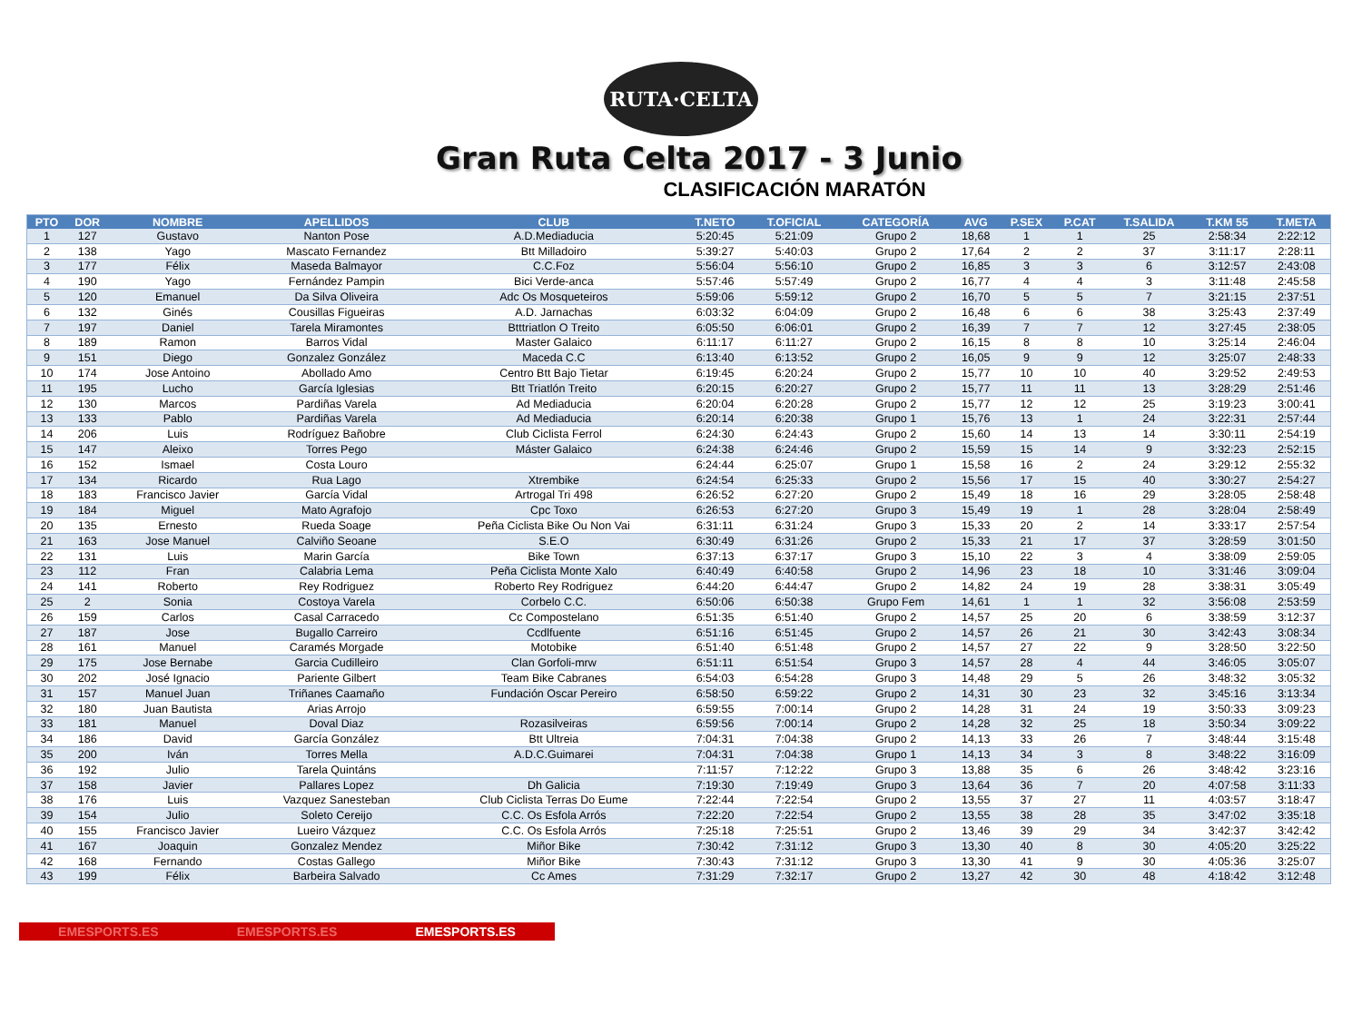RUTA·CELTA
Gran Ruta Celta 2017 - 3 Junio
CLASIFICACIÓN MARATÓN
| PTO | DOR | NOMBRE | APELLIDOS | CLUB | T.NETO | T.OFICIAL | CATEGORÍA | AVG | P.SEX | P.CAT | T.SALIDA | T.KM 55 | T.META |
| --- | --- | --- | --- | --- | --- | --- | --- | --- | --- | --- | --- | --- | --- |
| 1 | 127 | Gustavo | Nanton Pose | A.D.Mediaducia | 5:20:45 | 5:21:09 | Grupo 2 | 18,68 | 1 | 1 | 25 | 2:58:34 | 2:22:12 |
| 2 | 138 | Yago | Mascato Fernandez | Btt Milladoiro | 5:39:27 | 5:40:03 | Grupo 2 | 17,64 | 2 | 2 | 37 | 3:11:17 | 2:28:11 |
| 3 | 177 | Félix | Maseda Balmayor | C.C.Foz | 5:56:04 | 5:56:10 | Grupo 2 | 16,85 | 3 | 3 | 6 | 3:12:57 | 2:43:08 |
| 4 | 190 | Yago | Fernández Pampin | Bici Verde-anca | 5:57:46 | 5:57:49 | Grupo 2 | 16,77 | 4 | 4 | 3 | 3:11:48 | 2:45:58 |
| 5 | 120 | Emanuel | Da Silva Oliveira | Adc Os Mosqueteiros | 5:59:06 | 5:59:12 | Grupo 2 | 16,70 | 5 | 5 | 7 | 3:21:15 | 2:37:51 |
| 6 | 132 | Ginés | Cousillas Figueiras | A.D. Jarnachas | 6:03:32 | 6:04:09 | Grupo 2 | 16,48 | 6 | 6 | 38 | 3:25:43 | 2:37:49 |
| 7 | 197 | Daniel | Tarela Miramontes | Btttriatlon O Treito | 6:05:50 | 6:06:01 | Grupo 2 | 16,39 | 7 | 7 | 12 | 3:27:45 | 2:38:05 |
| 8 | 189 | Ramon | Barros Vidal | Master Galaico | 6:11:17 | 6:11:27 | Grupo 2 | 16,15 | 8 | 8 | 10 | 3:25:14 | 2:46:04 |
| 9 | 151 | Diego | Gonzalez González | Maceda C.C | 6:13:40 | 6:13:52 | Grupo 2 | 16,05 | 9 | 9 | 12 | 3:25:07 | 2:48:33 |
| 10 | 174 | Jose Antoino | Abollado Amo | Centro Btt Bajo Tietar | 6:19:45 | 6:20:24 | Grupo 2 | 15,77 | 10 | 10 | 40 | 3:29:52 | 2:49:53 |
| 11 | 195 | Lucho | García Iglesias | Btt Triatlón Treito | 6:20:15 | 6:20:27 | Grupo 2 | 15,77 | 11 | 11 | 13 | 3:28:29 | 2:51:46 |
| 12 | 130 | Marcos | Pardiñas Varela | Ad Mediaducia | 6:20:04 | 6:20:28 | Grupo 2 | 15,77 | 12 | 12 | 25 | 3:19:23 | 3:00:41 |
| 13 | 133 | Pablo | Pardiñas Varela | Ad Mediaducia | 6:20:14 | 6:20:38 | Grupo 1 | 15,76 | 13 | 1 | 24 | 3:22:31 | 2:57:44 |
| 14 | 206 | Luis | Rodríguez Bañobre | Club Ciclista Ferrol | 6:24:30 | 6:24:43 | Grupo 2 | 15,60 | 14 | 13 | 14 | 3:30:11 | 2:54:19 |
| 15 | 147 | Aleixo | Torres Pego | Máster Galaico | 6:24:38 | 6:24:46 | Grupo 2 | 15,59 | 15 | 14 | 9 | 3:32:23 | 2:52:15 |
| 16 | 152 | Ismael | Costa Louro | | 6:24:44 | 6:25:07 | Grupo 1 | 15,58 | 16 | 2 | 24 | 3:29:12 | 2:55:32 |
| 17 | 134 | Ricardo | Rua Lago | Xtrembike | 6:24:54 | 6:25:33 | Grupo 2 | 15,56 | 17 | 15 | 40 | 3:30:27 | 2:54:27 |
| 18 | 183 | Francisco Javier | García Vidal | Artrogal Tri 498 | 6:26:52 | 6:27:20 | Grupo 2 | 15,49 | 18 | 16 | 29 | 3:28:05 | 2:58:48 |
| 19 | 184 | Miguel | Mato Agrafojo | Cpc Toxo | 6:26:53 | 6:27:20 | Grupo 3 | 15,49 | 19 | 1 | 28 | 3:28:04 | 2:58:49 |
| 20 | 135 | Ernesto | Rueda Soage | Peña Ciclista Bike Ou Non Vai | 6:31:11 | 6:31:24 | Grupo 3 | 15,33 | 20 | 2 | 14 | 3:33:17 | 2:57:54 |
| 21 | 163 | Jose Manuel | Calviño Seoane | S.E.O | 6:30:49 | 6:31:26 | Grupo 2 | 15,33 | 21 | 17 | 37 | 3:28:59 | 3:01:50 |
| 22 | 131 | Luis | Marin García | Bike Town | 6:37:13 | 6:37:17 | Grupo 3 | 15,10 | 22 | 3 | 4 | 3:38:09 | 2:59:05 |
| 23 | 112 | Fran | Calabria Lema | Peña Ciclista Monte Xalo | 6:40:49 | 6:40:58 | Grupo 2 | 14,96 | 23 | 18 | 10 | 3:31:46 | 3:09:04 |
| 24 | 141 | Roberto | Rey Rodriguez | Roberto Rey Rodriguez | 6:44:20 | 6:44:47 | Grupo 2 | 14,82 | 24 | 19 | 28 | 3:38:31 | 3:05:49 |
| 25 | 2 | Sonia | Costoya Varela | Corbelo C.C. | 6:50:06 | 6:50:38 | Grupo Fem | 14,61 | 1 | 1 | 32 | 3:56:08 | 2:53:59 |
| 26 | 159 | Carlos | Casal Carracedo | Cc Compostelano | 6:51:35 | 6:51:40 | Grupo 2 | 14,57 | 25 | 20 | 6 | 3:38:59 | 3:12:37 |
| 27 | 187 | Jose | Bugallo Carreiro | Ccdlfuente | 6:51:16 | 6:51:45 | Grupo 2 | 14,57 | 26 | 21 | 30 | 3:42:43 | 3:08:34 |
| 28 | 161 | Manuel | Caramés Morgade | Motobike | 6:51:40 | 6:51:48 | Grupo 2 | 14,57 | 27 | 22 | 9 | 3:28:50 | 3:22:50 |
| 29 | 175 | Jose Bernabe | Garcia Cudilleiro | Clan Gorfoli-mrw | 6:51:11 | 6:51:54 | Grupo 3 | 14,57 | 28 | 4 | 44 | 3:46:05 | 3:05:07 |
| 30 | 202 | José Ignacio | Pariente Gilbert | Team Bike Cabranes | 6:54:03 | 6:54:28 | Grupo 3 | 14,48 | 29 | 5 | 26 | 3:48:32 | 3:05:32 |
| 31 | 157 | Manuel Juan | Triñanes Caamaño | Fundación Oscar Pereiro | 6:58:50 | 6:59:22 | Grupo 2 | 14,31 | 30 | 23 | 32 | 3:45:16 | 3:13:34 |
| 32 | 180 | Juan Bautista | Arias Arrojo | | 6:59:55 | 7:00:14 | Grupo 2 | 14,28 | 31 | 24 | 19 | 3:50:33 | 3:09:23 |
| 33 | 181 | Manuel | Doval Diaz | Rozasilveiras | 6:59:56 | 7:00:14 | Grupo 2 | 14,28 | 32 | 25 | 18 | 3:50:34 | 3:09:22 |
| 34 | 186 | David | García González | Btt Ultreia | 7:04:31 | 7:04:38 | Grupo 2 | 14,13 | 33 | 26 | 7 | 3:48:44 | 3:15:48 |
| 35 | 200 | Iván | Torres Mella | A.D.C.Guimarei | 7:04:31 | 7:04:38 | Grupo 1 | 14,13 | 34 | 3 | 8 | 3:48:22 | 3:16:09 |
| 36 | 192 | Julio | Tarela Quintáns | | 7:11:57 | 7:12:22 | Grupo 3 | 13,88 | 35 | 6 | 26 | 3:48:42 | 3:23:16 |
| 37 | 158 | Javier | Pallares Lopez | Dh Galicia | 7:19:30 | 7:19:49 | Grupo 3 | 13,64 | 36 | 7 | 20 | 4:07:58 | 3:11:33 |
| 38 | 176 | Luis | Vazquez Sanesteban | Club Ciclista Terras Do Eume | 7:22:44 | 7:22:54 | Grupo 2 | 13,55 | 37 | 27 | 11 | 4:03:57 | 3:18:47 |
| 39 | 154 | Julio | Soleto Cereijo | C.C. Os Esfola Arrós | 7:22:20 | 7:22:54 | Grupo 2 | 13,55 | 38 | 28 | 35 | 3:47:02 | 3:35:18 |
| 40 | 155 | Francisco Javier | Lueiro Vázquez | C.C. Os Esfola Arrós | 7:25:18 | 7:25:51 | Grupo 2 | 13,46 | 39 | 29 | 34 | 3:42:37 | 3:42:42 |
| 41 | 167 | Joaquin | Gonzalez Mendez | Miñor Bike | 7:30:42 | 7:31:12 | Grupo 3 | 13,30 | 40 | 8 | 30 | 4:05:20 | 3:25:22 |
| 42 | 168 | Fernando | Costas Gallego | Miñor Bike | 7:30:43 | 7:31:12 | Grupo 3 | 13,30 | 41 | 9 | 30 | 4:05:36 | 3:25:07 |
| 43 | 199 | Félix | Barbeira Salvado | Cc Ames | 7:31:29 | 7:32:17 | Grupo 2 | 13,27 | 42 | 30 | 48 | 4:18:42 | 3:12:48 |
EMESPORTS.ES EMESPORTS.ES EMESPORTS.ES